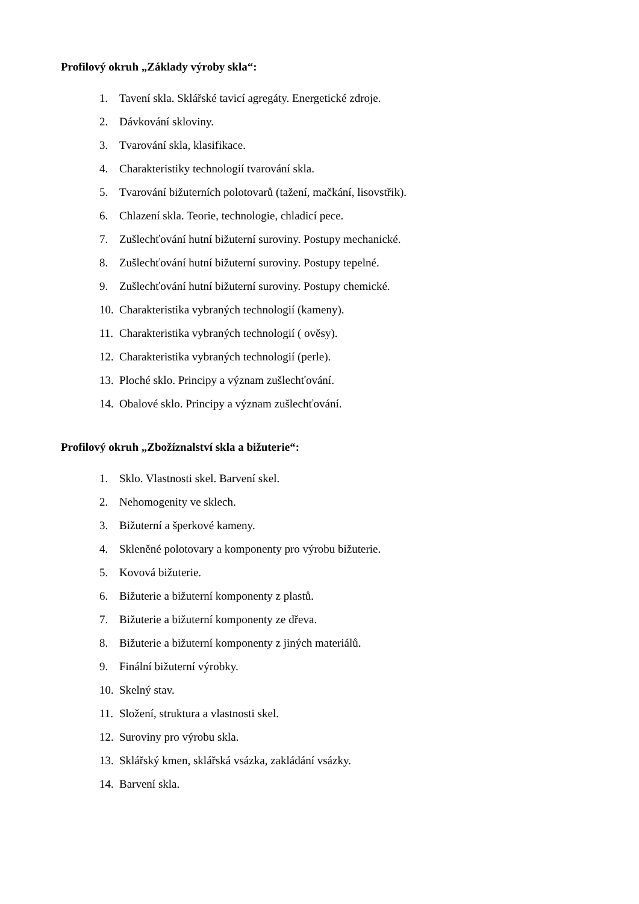Profilový okruh „Základy výroby skla“:
1. Tavení skla. Sklářské tavicí agregáty. Energetické zdroje.
2. Dávkování skloviny.
3. Tvarování skla, klasifikace.
4. Charakteristiky technologií tvarování skla.
5. Tvarování bižuterních polotovarů (tažení, mačkání, lisovstřik).
6. Chlazení skla. Teorie, technologie, chladicí pece.
7. Zušlechťování hutní bižuterní suroviny. Postupy mechanické.
8. Zušlechťování hutní bižuterní suroviny. Postupy tepelné.
9. Zušlechťování hutní bižuterní suroviny. Postupy chemické.
10. Charakteristika vybraných technologií (kameny).
11. Charakteristika vybraných technologií ( ověsy).
12. Charakteristika vybraných technologií (perle).
13. Ploché sklo. Principy a význam zušlechťování.
14. Obalové sklo. Principy a význam zušlechťování.
Profilový okruh „Zbožíznalství skla a bižuterie“:
1. Sklo. Vlastnosti skel. Barvení skel.
2. Nehomogenity ve sklech.
3. Bižuterní a šperkové kameny.
4. Skleněné polotovary a komponenty pro výrobu bižuterie.
5. Kovová bižuterie.
6. Bižuterie a bižuterní komponenty z plastů.
7. Bižuterie a bižuterní komponenty ze dřeva.
8. Bižuterie a bižuterní komponenty z jiných materiálů.
9. Finální bižuterní výrobky.
10. Skelný stav.
11. Složení, struktura a vlastnosti skel.
12. Suroviny pro výrobu skla.
13. Sklářský kmen, sklářská vsázka, zakládání vsázky.
14. Barvení skla.